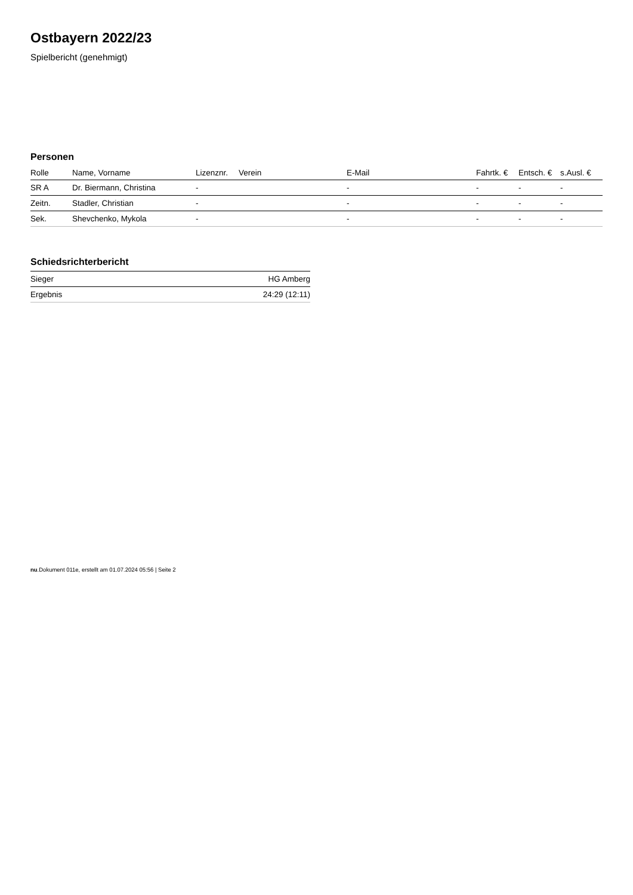Ostbayern 2022/23
Spielbericht (genehmigt)
Personen
| Rolle | Name, Vorname | Lizenznr. | Verein | E-Mail | Fahrtk. € | Entsch. € | s.Ausl. € |
| --- | --- | --- | --- | --- | --- | --- | --- |
| SR A | Dr. Biermann, Christina | - | | - | - | - | - |
| Zeitn. | Stadler, Christian | - | | - | - | - | - |
| Sek. | Shevchenko, Mykola | - | | - | - | - | - |
Schiedsrichterbericht
| Sieger | HG Amberg |
| Ergebnis | 24:29 (12:11) |
nu.Dokument 011e, erstellt am 01.07.2024 05:56 | Seite 2